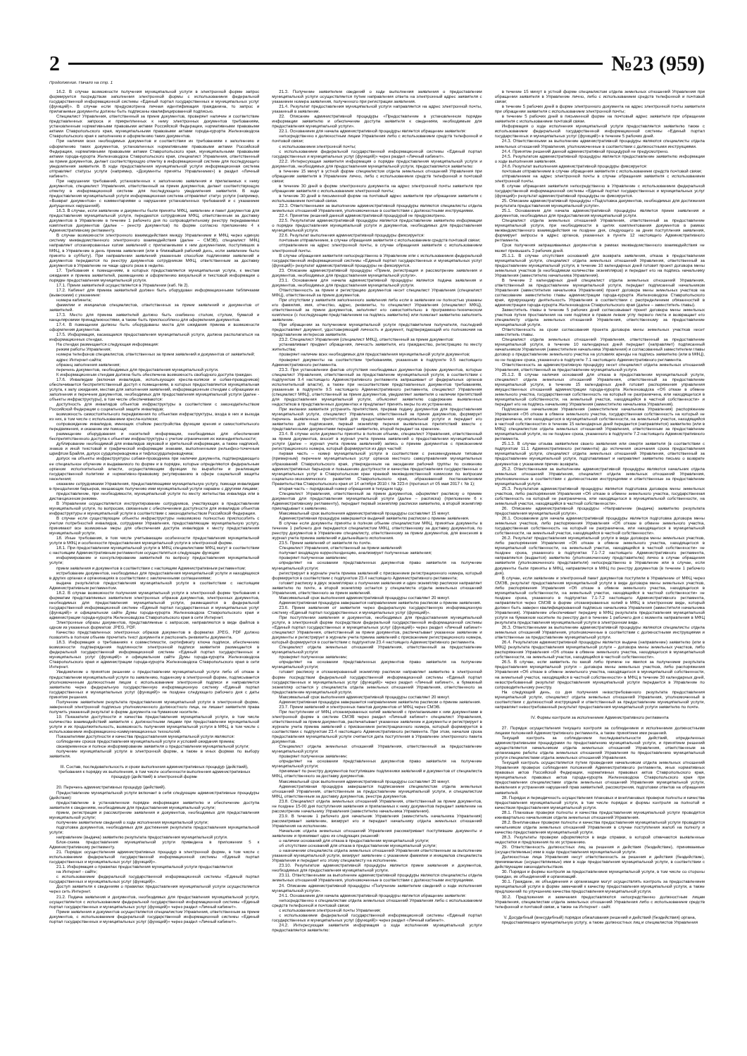2 №23 (959)
Продолжение. Начало на стр. 1
16.2. В случае возможности получения муниципальной услуги в электронной форме запрос формируется посредством заполнения электронной формы с использованием федеральной государственной информационной системы «Единый портал государственных и муниципальных услуг (функций)». В случае если предусмотрена личная идентификация гражданина, то запрос и прилагаемые документы должны быть подписаны квалифицированной подписью.
Специалист Управления, ответственный за прием документов, проверяет наличие и соответствие представленных запроса и прикрепленных к нему электронных документов требованиям, установленным нормативными правовыми актами Российской Федерации, нормативными правовыми актами Ставропольского края, муниципальными правовыми актами города-курорта Железноводска Ставропольского края к заполнению и оформлению таких документов.
При наличии всех необходимых документов и соответствии их требованиям к заполнению и оформлению таких документов, установленных нормативными правовыми актами Российской Федерации, нормативными правовыми актами Ставропольского края, муниципальными правовыми актами города-курорта Железноводска Ставропольского края, специалист Управления, ответственный за прием документов, делает соответствующую отметку в информационной системе для последующего уведомления заявителя. В ходе предоставления муниципальной услуги информационная система отправляет статусы услуги (например, «Документы приняты Управлением») в раздел «Личный кабинет».
При нарушении требований, установленных к заполнению заявления и прилагаемых к нему документов, специалист Управления, ответственный за прием документов, делает соответствующую отметку в информационной системе для последующего уведомления заявителя. В ходе предоставления муниципальной услуги информационная система отправляет статус услуги (например, «Возврат документов» с комментариями о нарушении установленных требований и с указанием допущенных нарушений).
16.3. В случае, если заявление и документы были приняты МФЦ, заявление и пакет документов для предоставления муниципальной услуги, передаются сотрудником МФЦ, ответственным за доставку документов в Управление в течение 1 рабочего дня по сопроводительному реестру передаваемых комплектов документов (далее – реестр документов) по форме согласно приложению 4 к Административному регламенту.
В случае возможности электронного взаимодействия между Управлением и МФЦ через единую систему межведомственного электронного взаимодействия (далее – СМЭВ), специалист МФЦ направляет отсканированные копии заявлений с прилагаемыми к ним документами, поступивших в МФЦ, в Управление в день приема заявления (или в ближайший рабочий день, если заявление было принято в субботу). При направлении заявлений указанным способом подлинники заявлений и документов передаются по реестру документов сотрудником МФЦ, ответственным за доставку документов в Управление не чаще одного раза в неделю.
17. Требования к помещениям, в которых предоставляется муниципальная услуга, к местам ожидания и приема заявителей, размещению и оформлению визуальной и текстовой информации о порядке предоставления муниципальной услуги.
17.1. Прием заявителей осуществляется в Управлении (каб. № 2).
17.2. Кабинет для приема заявителей должен быть оборудован информационными табличками (вывесками) с указанием:
номера кабинета;
фамилии и инициалов специалистов, ответственных за прием заявлений и документов от заявителей.
17.3. Место для приема заявителей должно быть снабжено столом, стулом, бумагой и канцелярскими принадлежностями, а также быть приспособлено для оформления документов.
17.4. В помещении должны быть оборудованы места для ожидания приема и возможности оформления документов.
17.5. Информация, касающаяся предоставления муниципальной услуги, должна располагаться на информационных стендах.
На стендах размещается следующая информация:
режим работы Управления;
номера телефонов специалистов, ответственных за прием заявлений и документов от заявителей;
адрес Интернет-сайта;
образец заполнения заявления;
перечень документов, необходимых для предоставления муниципальной услуги.
К информационным стендам должна быть обеспечена возможность свободного доступа граждан.
17.6. Инвалидам (включая инвалидов, использующих кресла-коляски и собак-проводников) обеспечивается беспрепятственный доступ к помещениям, в которых предоставляется муниципальная услуга, к залу ожидания, местам для заполнения заявлений, информационным стендам с образцами их заполнения и перечнем документов, необходимых для предоставления муниципальной услуги (далее - объекты инфраструктуры), в том числе обеспечиваются:
доступность для инвалидов объектов инфраструктуры в соответствии с законодательством Российской Федерации о социальной защите инвалидов;
возможность самостоятельного передвижения по объектам инфраструктуры, входа в них и выхода из них, в том числе с использованием кресла-коляски;
сопровождение инвалидов, имеющих стойкие расстройства функции зрения и самостоятельного передвижения, и оказание им помощи;
размещение оборудования и носителей информации, необходимых для обеспечения беспрепятственного доступа к объектам инфраструктуры с учетом ограничения их жизнедеятельности;
дублирование необходимой для инвалидов звуковой и зрительной информации, а также надписей, знаков и иной текстовой и графической информации знаками, выполненными рельефно-точечным шрифтом Брайля, допуск сурдопереводчика и тифлосурдопереводчика;
допуск на объекты инфраструктуры собаки-проводника при наличии документа, подтверждающего ее специальное обучение и выдаваемого по форме и в порядке, которые определяются федеральным органом исполнительной власти, осуществляющим функции по выработке и реализации государственной политики и нормативно-правовому регулированию в сфере социальной защиты населения;
оказание сотрудниками Управления, предоставляющими муниципальную услугу, помощи инвалидам в преодолении барьеров, мешающих получению ими муниципальной услуги наравне с другими лицами;
предоставление, при необходимости, муниципальной услуги по месту жительства инвалида или в дистанционном режиме.
В Управлении осуществляется инструктирование сотрудников, участвующих в предоставлении муниципальной услуги, по вопросам, связанным с обеспечением доступности для инвалидов объектов инфраструктуры и муниципальной услуги в соответствии с законодательством Российской Федерации.
В случае если существующие объекты инфраструктуры невозможно полностью приспособить с учетом потребностей инвалидов, сотрудники Управления, предоставляющие муниципальную услугу, принимают все возможные меры для обеспечения доступа инвалидов к месту предоставления муниципальной услуги.
18. Иные требования, в том числе учитывающие особенности предоставления муниципальной услуги в МФЦ и особенности предоставления муниципальной услуги в электронной форме.
18.1. При предоставлении муниципальной услуги в МФЦ специалистами МФЦ могут в соответствии с настоящим Административным регламентом осуществляться следующие функции:
информирование и консультирование заявителей по вопросу предоставления муниципальной услуги;
прием заявления и документов в соответствии с настоящим Административным регламентом;
истребование документов, необходимых для предоставления муниципальной услуги и находящихся в других органах и организациях в соответствии с заключенными соглашениями;
выдача результатов предоставления муниципальной услуги в соответствии с настоящим Административным регламентом.
18.2. В случае возможности получения муниципальной услуги в электронной форме требования к форматам представляемых заявителем электронных образов документов, электронных документов, необходимых для предоставления муниципальной услуги, размещаются в федеральной государственной информационной системе «Единый портал государственных и муниципальных услуг (функций)» и официальном сайте Думы города-курорта Железноводска Ставропольского края и администрации города-курорта Железноводска Ставропольского края в сети Интернет.
Электронные образы документов, представляемые с запросом, направляются в виде файлов в одном из указанных форматов: JPEG, PDF.
Качество представленных электронных образов документов в форматах JPEG, PDF должно позволять в полном объеме прочитать текст документа и распознать реквизиты документа.
18.3. Информация о требованиях к совместимости, сертификату ключа подписи, обеспечению возможности подтверждения подлинности электронной подписи заявителя размещается в федеральной государственной информационной системе «Единый портал государственных и муниципальных услуг (функций)» и официальном сайте Думы города-курорта Железноводска Ставропольского края и администрации города-курорта Железноводска Ставропольского края в сети Интернет.
Уведомление о принятом решении о предоставлении муниципальной услуги либо об отказе в предоставлении муниципальной услуги по заявлению, поданному в электронной форме, подписывается уполномоченным должностным лицом с использованием электронной подписи и направляется заявителю через федеральную государственную информационную систему «Единый портал государственных и муниципальных услуг (функций)» не позднее следующего рабочего дня с даты принятия решения.
Получение заявителем результата предоставления муниципальной услуги в электронной форме, заверенной электронной подписью уполномоченного должностного лица, не лишает заявителя права получить указанный результат в форме документа на бумажном носителе.
19. Показатели доступности и качества предоставления муниципальной услуги, в том числе количество взаимодействий заявителя с должностными лицами при предоставлении муниципальной услуги и их продолжительность, возможность получения муниципальной услуги в МФЦ, в том числе с использованием информационно-коммуникационных технологий.
Показателями доступности и качества предоставления муниципальной услуги являются:
соблюдение сроков предоставления муниципальной услуги и условий ожидания приема;
своевременное и полное информирование заявителя о предоставлении муниципальной услуги;
получение муниципальной услуги в электронной форме, а также в иных формах по выбору заявителя.
III. Состав, последовательность и сроки выполнения административных процедур (действий), требования к порядку их выполнения, в том числе особенности выполнения административных процедур (действий) в электронной форме
20. Перечень административных процедур (действий).
Предоставление муниципальной услуги включает в себя следующие административные процедуры (действия):
предоставление в установленном порядке информации заявителю и обеспечение доступа заявителя к сведениям, необходимым для предоставления муниципальной услуги;
прием, регистрация и рассмотрение заявления и документов, необходимых для предоставления муниципальной услуги;
получение заявителем сведений о ходе исполнения муниципальной услуги;
подготовка документов, необходимых для достижения результата предоставления муниципальной услуги;
направление (выдача) заявителю результата предоставления муниципальной услуги.
Блок-схема предоставления муниципальной услуги приведена в приложении 5 к Административному регламенту.
21. Порядок осуществления административных процедур в электронной форме, в том числе с использованием федеральной государственной информационной системы «Единый портал государственных и муниципальных услуг (функций)».
21.1. Информация о правилах предоставления муниципальной услуги предоставляется:
на Интернет - сайте;
с использованием федеральной государственной информационной системы «Единый портал государственных и муниципальных услуг (функций)».
Доступ заявителя к сведениям о правилах предоставления муниципальной услуги осуществляется через сеть Интернет.
21.2. Подача заявления и документов, необходимых для предоставления муниципальной услуги, осуществляется с использованием федеральной государственной информационной системы «Единый портал государственных и муниципальных услуг (функций)» через раздел «Личный кабинет».
Прием заявления и документов осуществляется специалистом Управления, ответственным за прием документов, с использованием федеральной государственной информационной системы «Единый портал государственных и муниципальных услуг (функций)» через раздел «Личный кабинет».
21.3. Получение заявителем сведений о ходе выполнения заявления о предоставлении муниципальной услуги осуществляется путем направления ответа на электронный адрес заявителя с указанием номера заявления, полученного при регистрации заявления.
21.4. Результат предоставления муниципальной услуги направляется на адрес электронной почты, указанный в заявлении.
22. Описание административной процедуры «Предоставление в установленном порядке информации заявителю и обеспечение доступа заявителя к сведениям, необходимым для предоставления муниципальной услуги».
22.1. Основанием для начала административной процедуры является обращение заявителя:
непосредственно к должностным лицам Управления либо с использованием средств телефонной и почтовой связи;
с использованием электронной почты;
с использованием федеральной государственной информационной системы «Единый портал государственных и муниципальных услуг (функций)» через раздел «Личный кабинет».
22.2. Интересующая заявителя информация о порядке предоставления муниципальной услуги и документов, необходимых для предоставления муниципальной услуги, предоставляется заявителю:
в течение 15 минут в устной форме специалистом отдела земельных отношений Управления при обращении заявителя в Управление лично, либо с использованием средств телефонной и почтовой связи;
в течение 30 дней в форме электронного документа на адрес электронной почты заявителя при обращении заявителя с использованием электронной почты;
в течение 30 дней в письменной форме на почтовый адрес заявителя при обращении заявителя с использованием почтовой связи.
22.3. Ответственными за выполнение административной процедуры являются специалисты отдела земельных отношений Управления, уполномоченные в соответствии с должностными инструкциями.
22.4. Принятие решений данной административной процедурой не предусмотрено.
22.5. Результатом административной процедуры является предоставление заявителю информации о порядке предоставления муниципальной услуги и документов, необходимых для предоставления муниципальной услуги.
22.6. Результат выполнения административной процедуры фиксируется:
почтовым отправлением, в случае обращения заявителя с использованием средств почтовой связи;
отправлением на адрес электронной почты, в случае обращения заявителя с использованием электронной почты.
В случае обращения заявителя непосредственно в Управление или с использованием федеральной государственной информационной системы «Единый портал государственных и муниципальных услуг (функций)» результат административной процедуры не фиксируется.
23. Описание административной процедуры «Прием, регистрация и рассмотрение заявления и документов, необходимых для предоставления муниципальной услуги».
23.1. Основанием для начала административной процедуры является подача заявления и документов, необходимых для предоставления муниципальной услуги.
Ответственность за прием и регистрацию документов несет специалист Управления (специалист МФЦ), ответственный за прием документов.
При отсутствии у заявителя заполненного заявления либо если в заявлении не полностью указаны его фамилия, имя, отчество, адрес, реквизиты, то специалист Управления (специалист МФЦ), ответственный за прием документов, заполняет его самостоятельно в программно-техническом комплексе (с последующим представлением на подпись заявителю) или помогает заявителю заполнить заявление.
При обращении за получением муниципальной услуги представителем получателя, последний предоставляет документ, удостоверяющий личность и документ, подтверждающий его полномочия на представление интересов заявителя.
23.2. Специалист Управления (специалист МФЦ), ответственный за прием документов:
устанавливает предмет обращения, личность заявителя, его гражданство, регистрацию по месту жительства;
проверяет наличие всех необходимых для предоставления муниципальной услуги документов;
проверяет документы на соответствие требованиям, указанным в подпункте 9.5 настоящего Административного регламента.
23.3. При установлении фактов отсутствия необходимых документов (кроме документов, которые специалист Управления, ответственный за предоставление муниципальной услуги, в соответствии с подпунктом 9.4 настоящего Административного регламента запрашивает от федеральных органов исполнительной власти), а также при несоответствии представленных документов требованиям, указанным в подпункте 9.5 настоящего Административного регламента, специалист Управления (специалист МФЦ), ответственный за прием документов, уведомляет заявителя о наличии препятствий для предоставления муниципальной услуги, объясняет заявителю содержание выявленных недостатков в представленных документах и предлагает принять меры по их устранению.
При желании заявителя устранить препятствия, прервав подачу документов для предоставления муниципальной услуги, специалист Управления, ответственный за прием документов, формирует перечень выявленных препятствий для предоставления муниципальной услуги и передает его заявителю для подписания, первый экземпляр перечня выявленных препятствий вместе с представленными документами передает заявителю, второй передает на хранение.
23.4. В случае если документы приняты в полном объеме, специалист Управления, ответственный за прием документов, вносит в журнал учета приема заявлений о предоставлении муниципальной услуги (далее – журнал учета приема заявлений) запись о приеме документов с присвоением регистрационного номера, который формируется из двух частей:
первая часть – номер муниципальной услуги в соответствии с рекомендуемым типовым (примерным) перечнем муниципальных услуг органов местного самоуправления муниципальных образований Ставропольского края, утвержденным на заседании рабочей группы по снижению административных барьеров и повышению доступности и качества предоставления государственных и муниципальных услуг в Ставропольском крае краевой межведомственной комиссии по вопросам социально-экономического развития Ставропольского края, образованной постановлением Правительства Ставропольского края от 14 октября 2010 г. № 323-п (протокол от 05 мая 2017 г. № 1);
вторая часть – порядковый номер обращения в текущем году.
Специалист Управления, ответственный за прием документов, оформляет расписку о приеме документов для предоставления муниципальной услуги (далее – расписка) (приложение 6 к Административному регламенту), передает первый экземпляр расписки заявителю, а второй экземпляр прикладывает к заявлению.
Максимальный срок выполнения административной процедуры составляет 15 минут.
Административная процедура завершается выдачей заявителю расписки о приеме заявления.
В случае если документы приняты в полном объеме специалистом МФЦ, принятые документы в течение 1 рабочего дня передаются специалистом МФЦ, ответственному за доставку документов, по реестру документов в Управление специалисту, ответственному за прием документов, для внесения в журнал учета приема заявлений и дальнейшего исполнения.
23.5. Прием заявлений от заявителя по почте.
Специалист Управления, ответственный за прием заявлений:
получает входящую корреспонденцию, анализирует полученные заявления;
проверяет полученное заявление;
определяет на основании представленных документов право заявителя на получение муниципальной услуги;
регистрирует в журнале учета приема заявлений с присвоением регистрационного номера, который формируется в соответствии с подпунктом 23.4 настоящего Административного регламента;
готовит расписку в двух экземплярах о получении заявления и один экземпляр расписки направляет заявителю по почте, а второй экземпляр остается у специалиста отдела земельных отношений Управления, ответственного за прием заявлений.
Максимальный срок выполнения административной процедуры составляет 20 минут.
Административная процедура завершается направлением заявителю расписки о приеме заявления.
23.6. Прием заявления от заявителя через федеральную государственную информационную систему «Единый портал государственных и муниципальных услуг (функций)».
При поступлении заявления и документов, необходимых для предоставления муниципальной услуги, в электронной форме посредством федеральной государственной информационной системы «Единый портал государственных и муниципальных услуг (функций)» через раздел «Личный кабинет» специалист Управления, ответственный за прием документов, распечатывает указанное заявление и документы и регистрирует в журнале учета приема заявлений с присвоением регистрационного номера, который формируется в соответствии с подпунктом 23.4 настоящего Административного регламента.
Специалист отдела земельных отношений Управления, ответственный за предоставление муниципальной услуги:
проверяет полученное заявление;
определяет на основании представленных документов право заявителя на получение муниципальной услуги;
готовит расписку и отсканированный экземпляр расписки направляет заявителю в электронной форме посредством федеральной государственной информационной системы «Единый портал государственных и муниципальных услуг (функций)» через раздел «Личный кабинет», а бумажный экземпляр остается у специалиста отдела земельных отношений Управления, ответственного за предоставление муниципальной услуги.
Максимальный срок выполнения административной процедуры составляет 20 минут.
Административная процедура завершается направлением заявителю расписки о приеме заявления.
23.7. Прием заявлений и электронных пакетов документов от МФЦ через СМЭВ.
При поступлении от МФЦ отсканированных копий заявлений с прилагаемыми к ним документами в электронной форме в системе СМЭВ через раздел «Личный кабинет» специалист Управления, ответственный за прием документов, распечатывает указанное заявление и документы и регистрирует в журнале учета приема заявлений с присвоением регистрационного номера, который формируется в соответствии с подпунктом 23.4 настоящего Административного регламента. При этом, началом срока предоставления муниципальной услуги считается дата поступления в Управление электронного пакета документов.
Специалист отдела земельных отношений Управления, ответственный за предоставление муниципальной услуги:
проверяет полученное заявление;
определяет на основании представленных документов право заявителя на получение муниципальной услуги;
принимает по реестру документов поступившие подлинники заявлений и документов от специалиста МФЦ, ответственного за доставку документов.
Максимальный срок выполнения административной процедуры составляет 20 минут.
Административная процедура завершается подписанием специалистом отдела земельных отношений Управления, ответственным за предоставление муниципальной услуги, и специалистом МФЦ, ответственным за доставку документов, реестра документов.
23.8. Специалист отдела земельных отношений Управления, ответственный за прием документов, не позднее 15-00 дня поступления заявления и прилагаемых к нему документов передает заявление на рассмотрение начальнику Управления (заместителю начальника Управления).
23.9. В течение 1 рабочего дня начальник Управления (заместитель начальника Управления) рассматривает заявление, визирует его и передает начальнику отдела земельных отношений Управления на исполнение.
Начальник отдела земельных отношений Управления рассматривает поступившие документы и заявление и принимает одно из следующих решений:
о наличии оснований для отказа в предоставлении муниципальной услуги;
об отсутствии оснований для отказа в предоставлении муниципальной услуги;
о назначении специалиста отдела земельных отношений Управления ответственным за выполнение указанной муниципальной услуги, визирует заявление с указанием фамилии и инициалов специалиста Управления и передает его этому специалисту на исполнение.
23.10. Результатом административной процедуры является прием заявления и документов, необходимых для предоставления муниципальной услуги.
23.11. Ответственными за выполнение административной процедуры являются специалисты отдела земельных отношений Управления, уполномоченные в соответствии с должностными инструкциями.
24. Описание административной процедуры «Получение заявителем сведений о ходе исполнения муниципальной услуги».
24.1. Основанием для начала административной процедуры является обращение заявителя:
непосредственно к специалистам отдела земельных отношений Управления либо с использованием средств телефонной и почтовой связи;
с использованием электронной почты Управления;
с использованием федеральной государственной информационной системы «Единый портал государственных и муниципальных услуг (функций)» через раздел «Личный кабинет».
24.2. Интересующая заявителя информация о ходе исполнения муниципальной услуги предоставляется заявителю:
в течение 15 минут в устной форме специалистом отдела земельных отношений Управления при обращении заявителя в Управление лично, либо с использованием средств телефонной и почтовой связи;
в течение 5 рабочих дней в форме электронного документа на адрес электронной почты заявителя при обращении заявителя с использованием электронной почты;
в течение 5 рабочих дней в письменной форме на почтовый адрес заявителя при обращении заявителя с использованием почтовой связи.
Информация о ходе исполнения муниципальной услуги предоставляется заявителю также с использованием федеральной государственной информационной системы «Единый портал государственных и муниципальных услуг (функций)» в течение 5 рабочих дней.
24.3. Ответственными за выполнение административной процедуры являются специалисты отдела земельных отношений Управления, уполномоченные в соответствии с должностными инструкциями.
24.4. Принятие решений данной административной процедурой не предусмотрено.
24.5. Результатом административной процедуры является предоставление заявителю информации о ходе выполнения заявления.
24.6. Результат выполнения административной процедуры фиксируется:
почтовым отправлением в случае обращения заявителя с использованием средств почтовой связи;
отправлением на адрес электронной почты в случае обращения заявителя с использованием электронной почты.
В случае обращения заявителя непосредственно в Управление с использованием федеральной государственной информационной системы «Единый портал государственных и муниципальных услуг (функций)» результат административной процедуры не фиксируется.
25. Описание административной процедуры «Подготовка документов, необходимых для достижения результата предоставления муниципальной услуги».
25.1. Основанием для начала административной процедуры является прием заявления и документов, необходимых для предоставления муниципальной услуги.
Специалист отдела земельных отношений Управления, ответственный за предоставление муниципальной услуги, при необходимости в целях комплектования документов в рамках межведомственного взаимодействия не позднее дня, следующего за днем поступления заявления, формирует запросы в адрес органов, указанных в пункте 12 настоящего Административного регламента.
Срок получения запрашиваемых документов в рамках межведомственного взаимодействия не может превышать 3 рабочих дней.
25.1.1. В случае отсутствия оснований для возврата заявления, отказа в предоставлении муниципальной услуги, специалист отдела земельных отношений Управления, ответственный за предоставление муниципальной услуги, в течение 10 календарных дней готовит проект договора мены земельных участков (в необходимом количестве экземпляров) и передает его на подпись начальнику Управления (заместителю начальника Управления).
В течение 2 календарных дней специалист отдела земельных отношений Управления, ответственный за предоставление муниципальной услуги, передает подписанный начальником Управления (заместителем начальника Управления) проект договора мены земельных участков на согласование заместителю главы администрации города-курорта Железноводска Ставропольского края, курирующему деятельность Управления в соответствии с распределением обязанностей в администрации города-курорта Железноводска Ставропольского края (далее – заместитель главы).
Заместитель главы в течение 5 рабочих дней согласовывает проект договора мены земельных участков путем проставления на нем подписи в правом левом углу первого листа и возвращает его специалисту отдела земельных отношений Управления, ответственному за предоставление муниципальной услуги.
Ответственность за сроки согласования проекта договора мены земельных участков несет заместитель главы.
Специалист отдела земельных отношений Управления, ответственный за предоставление муниципальной услуги, в течение 10 календарных дней передает (направляет) подписанный начальником Управления (заместителем начальника Управления) и согласованный заместителем главы договор о предоставление земельного участка на условиях аренды на подпись заявителю (или в МФЦ), но не позднее срока, указанного в подпункте 7.1 настоящего Административного регламента.
Ответственность за административную процедуру несет специалист отдела земельных отношений Управления, ответственный за предоставление муниципальной услуги.
25.1.2. В случае наличия оснований для отказа в предоставлении муниципальной услуги, специалист отдела земельных отношений Управления, ответственный за предоставление муниципальной услуги, в течение 15 календарных дней готовит распоряжения управления имущественных отношений администрации города-курорта Железноводска «Об отказе в обмене земельного участка, государственная собственность на который не разграничена, или находящегося в муниципальной собственности, на земельный участок, находящийся в частной собственности» и передает его на подпись начальнику Управления (заместителю начальника Управления).
Подписанное начальником Управления (заместителем начальника Управления) распоряжение Управления «Об отказе в обмене земельного участка, государственная собственность на который не разграничена, или находящегося в муниципальной собственности, на земельный участок, находящийся в частной собственности» в течение 15 календарных дней передается (направляется) заявителю (или в МФЦ) специалистом отдела земельных отношений Управления, ответственным за предоставление муниципальной услуги, но не позднее срока, указанного в подпункте 7.2 настоящего Административного регламента.
25.1.3. В случае отзыва заявителем своего заявления или смерти заявителя (в соответствии с подпунктом 11.1 Административного регламента) до истечения окончания срока предоставления муниципальной услуги, специалист отдела земельных отношений Управления, ответственный за предоставление муниципальной услуги, подготавливает и направляет заявителю письмо о возврате документов с указанием причин возврата.
25.2. Ответственными за выполнение административной процедуры являются начальник отдела земельных отношений Управления, специалист отдела земельных отношений Управления, уполномоченные в соответствии с должностными инструкциями и ответственные за предоставление муниципальной услуги.
25.3. Результатом административной процедуры является подготовка договора мены земельных участков, либо распоряжения Управления «Об отказе в обмене земельного участка, государственная собственность на который не разграничена, или находящегося в муниципальной собственности, на земельный участок, находящийся в частной собственности».
26. Описание административной процедуры «Направление (выдача) заявителю результата предоставления муниципальной услуги».
26.1. Основанием для начала административной процедуры является подготовка договора мены земельных участков, либо распоряжения Управления «Об отказе в обмене земельного участка, государственная собственность на который не разграничена, или находящегося в муниципальной собственности, на земельный участок, находящийся в частной собственности».
26.2. Результат предоставления муниципальной услуги в виде договора мены земельных участков, либо распоряжения Управления «Об отказе в обмене земельного участка, находящегося в муниципальной собственности, на земельный участок, находящийся в частной собственности» не позднее срока, указанного в подпунктах 7.1-7.2 настоящего Административного регламента, направляется (выдается) заявителю (уполномоченному представителю) лично в случае обращения заявителя (уполномоченного представителя) непосредственно в Управление или в случае, если документы были приняты в МФЦ, направляется в МФЦ по реестру документов (в течение 1 рабочего дня).
В случае, если заявление и электронный пакет документов поступили в Управление от МФЦ через СМЭВ, результат предоставления муниципальной услуги в виде договора мены земельных участков, либо распоряжения Управления «Об отказе в обмене земельного участка, находящегося в муниципальной собственности, на земельный участок, находящийся в частной собственности» не позднее срока, указанного в подпунктах 7.1-7.2 настоящего Административного регламента, направляется через СМЭВ в форме отсканированных копий в МФЦ в электронном виде, который должен быть заверен квалифицированной подписью начальника Управления (заместителя начальника Управления). Управление обеспечивает передачу в МФЦ результата предоставления муниципальной услуги на бумажном носителе по реестру дел в течение 1 рабочего дня с момента направления в МФЦ результата предоставления муниципальной услуги в электронном виде.
26.3. Ответственными за выполнение административной процедуры являются специалисты отдела земельных отношений Управления, уполномоченные в соответствии с должностными инструкциями и ответственные за предоставление муниципальной услуги.
26.4. Результатом административной процедуры является выдача (направление) заявителю (или в МФЦ) результата предоставления муниципальной услуги – договора мены земельных участков, либо распоряжения Управления «Об отказе в обмене земельного участка, находящегося в муниципальной собственности, на земельный участок, находящийся в частной собственности».
26.5. В случае, если заявитель по какой либо причине не явился за получением результата предоставления муниципальной услуги – договора мены земельных участков, либо распоряжения Управления «Об отказе в обмене земельного участка, находящегося в муниципальной собственности, на земельный участок, находящийся в частной собственности» в МФЦ в течение 30 календарных дней, невостребованный результат предоставления муниципальной услуги передается в Управление по сопроводительному реестру.
На следующий день, со дня получения невостребованного результата предоставления муниципальной услуги, специалист отдела земельных отношений Управления, уполномоченный в соответствии с должностной инструкцией и ответственный за предоставление муниципальной услуги, направляет невостребованный результат предоставления муниципальной услуги заявителю по почте.
IV. Формы контроля за исполнением Административного регламента
27. Порядок осуществления текущего контроля за соблюдением и исполнением должностными лицами положений Административного регламента, а также принятием ими решений.
Текущий контроль за соблюдением последовательности действий, определенных административными процедурами по предоставлению муниципальной услуги, и принятием решений осуществляется начальником отдела земельных отношений Управления, ответственным за организацию работы отдела земельных отношений Управления по предоставлению муниципальной услуги специалистами отдела земельных отношений Управления.
Текущий контроль осуществляется путем проведения начальником отдела земельных отношений Управления проверок соблюдения положений Административного регламента, иных нормативных правовых актов Российской Федерации, нормативных правовых актов Ставропольского края, муниципальных правовых актов города-курорта Железноводска Ставропольского края при предоставлении специалистами отдела земельных отношений Управления муниципальной услуги, выявления и устранения нарушений прав заявителей, рассмотрения, подготовки ответов на обращения заявителей.
28. Порядок и периодичность осуществления плановых и внеплановых проверок полноты и качества предоставления муниципальной услуги, в том числе порядок и формы контроля за полнотой и качеством предоставления муниципальной услуги.
28.1. Плановые проверки полноты и качества предоставления муниципальной услуги проводятся ежеквартально начальником отдела земельных отношений Управления.
28.2. Внеплановые проверки полноты и качества предоставления муниципальной услуги проводятся начальником отдела земельных отношений Управления в случае поступления жалоб на полноту и качество предоставления муниципальной услуги.
28.3. Результаты проверки оформляются в виде справки, в которой отмечаются выявленные недостатки и предложения по их устранению.
29. Ответственность должностных лиц за решения и действия (бездействие), принимаемые (осуществляемые) ими в ходе предоставления муниципальной услуги.
Должностные лица Управления несут ответственность за решения и действия (бездействие), принимаемые (осуществляемые) ими в ходе предоставления муниципальной услуги, в соответствии с действующим законодательством.
30. Порядок и формы контроля за предоставлением муниципальной услуги, в том числе со стороны граждан, их объединений и организаций.
30.1. Граждане, их объединения и организации могут осуществлять контроль за предоставлением муниципальной услуги в форме замечаний к качеству предоставления муниципальной услуги, а также предложений по улучшению качества предоставления муниципальной услуги.
30.2. Предложения и замечания предоставляются непосредственно должностным лицам Управления, специалистам отдела земельных отношений Управления либо с использованием средств телефонной и почтовой связи, а также на Интернет - сайт.
V. Досудебный (внесудебный) порядок обжалования решений и действий (бездействия) органа, предоставляющего муниципальную услугу, а также должностных лиц и специалистов Управления